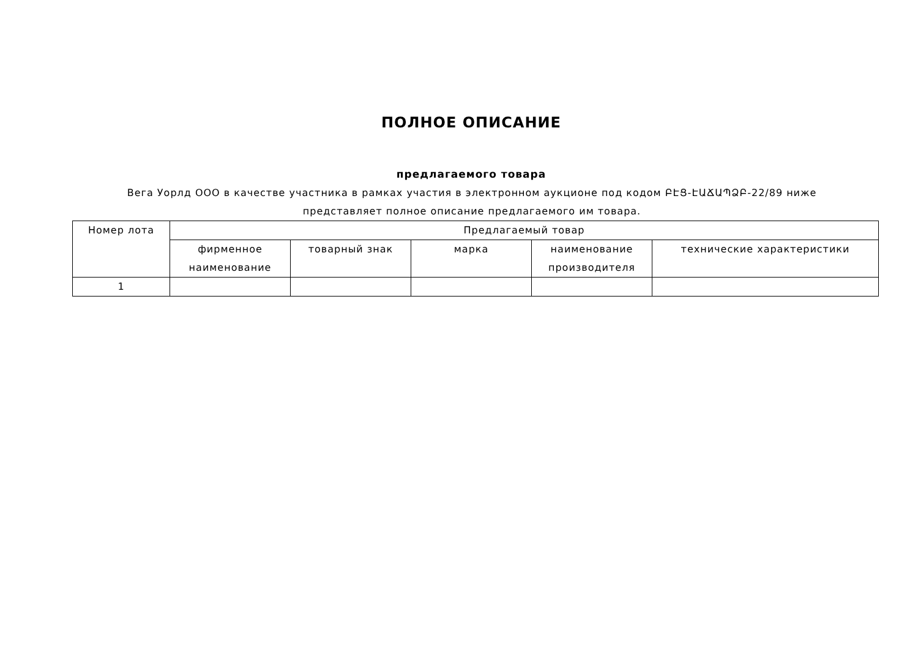ПОЛНОЕ ОПИСАНИЕ
предлагаемого товара
Вега Уорлд ООО в качестве участника в рамках участия в электронном аукционе под кодом ԲԷՑ-ԷԱՃԱՊՁԲ-22/89 ниже представляет полное описание предлагаемого им товара.
| Номер лота | Предлагаемый товар | | | | |
| --- | --- | --- | --- | --- | --- |
| | фирменное наименование | товарный знак | марка | наименование производителя | технические характеристики |
| 1 | | | | | |